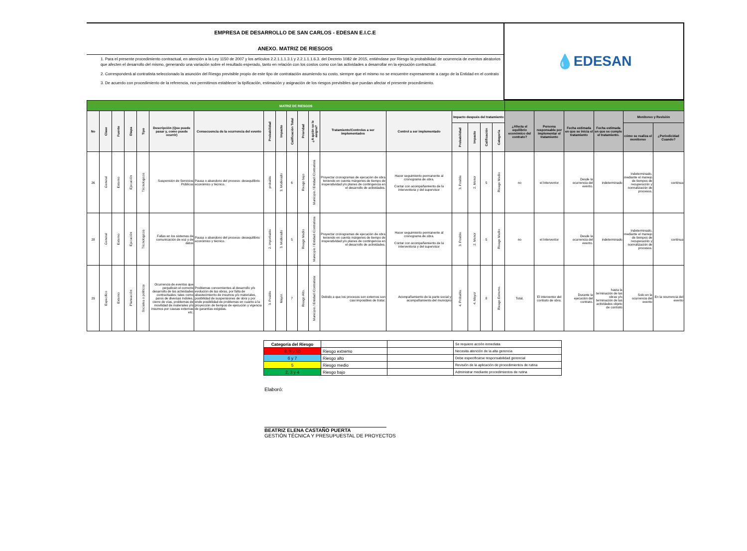EMPRESA DE DESARROLLO DE SAN CARLOS - EDESAN E.I.C.E
ANEXO. MATRIZ DE RIESGOS
1. Para el presente procedimiento contractual, en atención a la Ley 1150 de 2007 y los artículos 2.2.1.1.1.3.1 y 2.2.1.1.1.6.3. del Decreto 1082 de 2015, entiéndase por Riesgo la probabilidad de ocurrencia de eventos aleatorios que afecten el desarrollo del mismo, generando una variación sobre el resultado esperado, tanto en relación con los costos como con las actividades a desarrollar en la ejecución contractual.
2. Corresponderá al contratista seleccionado la asunción del Riesgo previsible propio de este tipo de contratación asumiendo su costo, siempre que el mismo no se encuentre expresamente a cargo de la Entidad en el contrato
3. De acuerdo con procedimiento de la referencia, nos permitimos establecer la tipificación, estimación y asignación de los riesgos previsibles que puedan afectar el presente procedimiento.
💧 EDESAN
| MATRIZ DE RIESGOS | | | | | | | | | | | | | | | | | | | | | | | |
| No | Clase | Fuente | Etapa | Tipo | Descripción (Que puede pasar y, como puede ocurrir) | Consecuencia de la ocurrencia del evento | Probabilidad | Impacto | Calificación Total | Prioridad | ¿A quién se le asigna? | Tratamiento/Controles a ser implementados | Control a ser implementado | Impacto después del tratamiento | | | | ¿Afecta el equilibrio económico del contrato? | Persona responsable por implementar el tratamiento | Fecha estimada en que se inicia el tratamiento | Fecha estimada en que se cumple el tratamiento. | Monitoreo y Revisión | |
| | | | | | | | | | | | | | | Probabilidad | Impacto | Calificación | Categoría | | | | | cómo se realiza el monitoreo | ¿Periodicidad Cuando? |
| 26 | General | Externo | Ejecución | Técnologicos | Suspensión de Servicios Públicos | Pausa o abandono del proceso- desequilibrio económico y técnico. | probable | 3. Moderado | 6 | Riesgo bajo | Municipio / Entidad /Contratista | Proyectar cronogramas de ejecución de obra teniendo en cuenta márgenes de tiempo de inoperatividad y/o planes de contingencia en el desarrollo de actividades. | Hacer seguimiento permanente al cronograma de obra. Contar con acompañamiento de la interventoria y del supervisor | 3. Posible | 2. Menor | 5 | Riesgo Medio | no | el Interventor | Desde la ocurrencia del evento. | indeterminado | Indeterminado, mediante el manejo de tiempos de recuperación y normalización de procesos. | continua |
| 28 | General | Externo | Ejecución | Técnologicos | Fallas en los sistemas de comunicación de voz y de datos | Pausa o abandono del proceso- desequilibrio económico y técnico. | 2. imporbable | 3. Moderado | 5 | Riesgo Medio | Municipio / Entidad /Contratista | Proyectar cronogramas de ejecución de obra teniendo en cuenta márgenes de tiempo de inoperatividad y/o planes de contingencia en el desarrollo de actividades. | Hacer seguimiento permanente al cronograma de obra. Contar con acompañamiento de la interventoria y del supervisor | 3. Posible | 2. Menor | 5 | Riesgo Medio | no | el Interventor | Desde la ocurrencia del evento. | indeterminado | Indeterminado, mediante el manejo de tiempos de recuperación y normalización de procesos. | continua |
| 29 | Especifico | Externo | Planeación | Sociales o políticos | Ocurrencia de eventos que perjudican el correcto desarrollo de las actividades contractuales; tales como paros de diversas índoles, cierre de vías, problemas de movilidad de materiales y/o insumos por causas externas etc. | Problemas concernientes al desarrollo y/o evolución de las obras, por falta de abastecimiento de insumos y/o materiales, posibilidad de suspensiones de obra y por ende posibilidad de problemas en cuanto a la proyección de tiempos de ejecución y vigencia de garantías exigidas. | 3. Posible | Mayor. | 7 | Riesgo Alto. | Municipio / Entidad /Contratista | Debido a que los procesos son externos son casi imposibles de tratar. | Acompañamiento de la parte social y acompañamiento del municipio | 4. Probable | 4. Mayor | 8 | Riesgo Extremo. | Total. | El interventor del contrato de obra. | Durante la ejecución del contrato. | hasta la terminación de las obras y/o terminación de las actividades objeto de contrato | Solo en la ocurrencia del evento | En la ocurrencia del evento |
| Categoría del Riesgo | | | Se requiere acción inmediata |
| 8, 9 y 10 | Riesgo extremo | | Necesita atención de la alta gerencia |
| 6 y 7 | Riesgo alto | | Debe especificarse responsabilidad gerencial |
| 5 | Riesgo medio | | Revisión de la aplicación de procedimientos de rutina |
| 2, 3 y 4 | Riesgo bajo | | Administrar mediante procedimientos de rutina |
Elaboró:
BEATRIZ ELENA CASTAÑO PUERTA
GESTIÓN TÉCNICA Y PRESUPUESTAL DE PROYECTOS